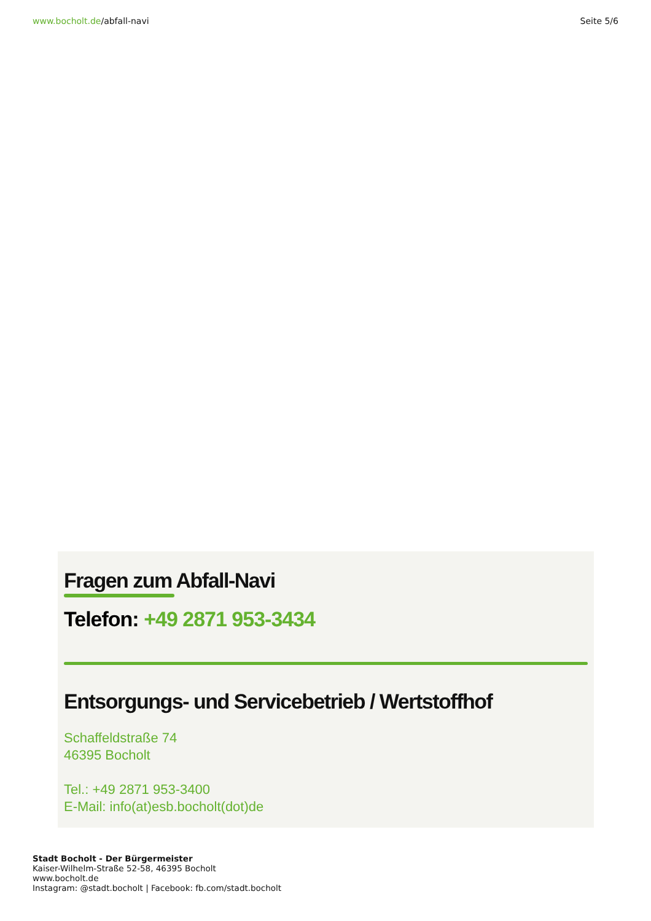www.bocholt.de/abfall-navi Seite 5/6
Fragen zum Abfall-Navi
Telefon: +49 2871 953-3434
Entsorgungs- und Servicebetrieb / Wertstoffhof
Schaffeldstraße 74
46395 Bocholt
Tel.: +49 2871 953-3400
E-Mail: info(at)esb.bocholt(dot)de
Stadt Bocholt - Der Bürgermeister
Kaiser-Wilhelm-Straße 52-58, 46395 Bocholt
www.bocholt.de
Instagram: @stadt.bocholt | Facebook: fb.com/stadt.bocholt